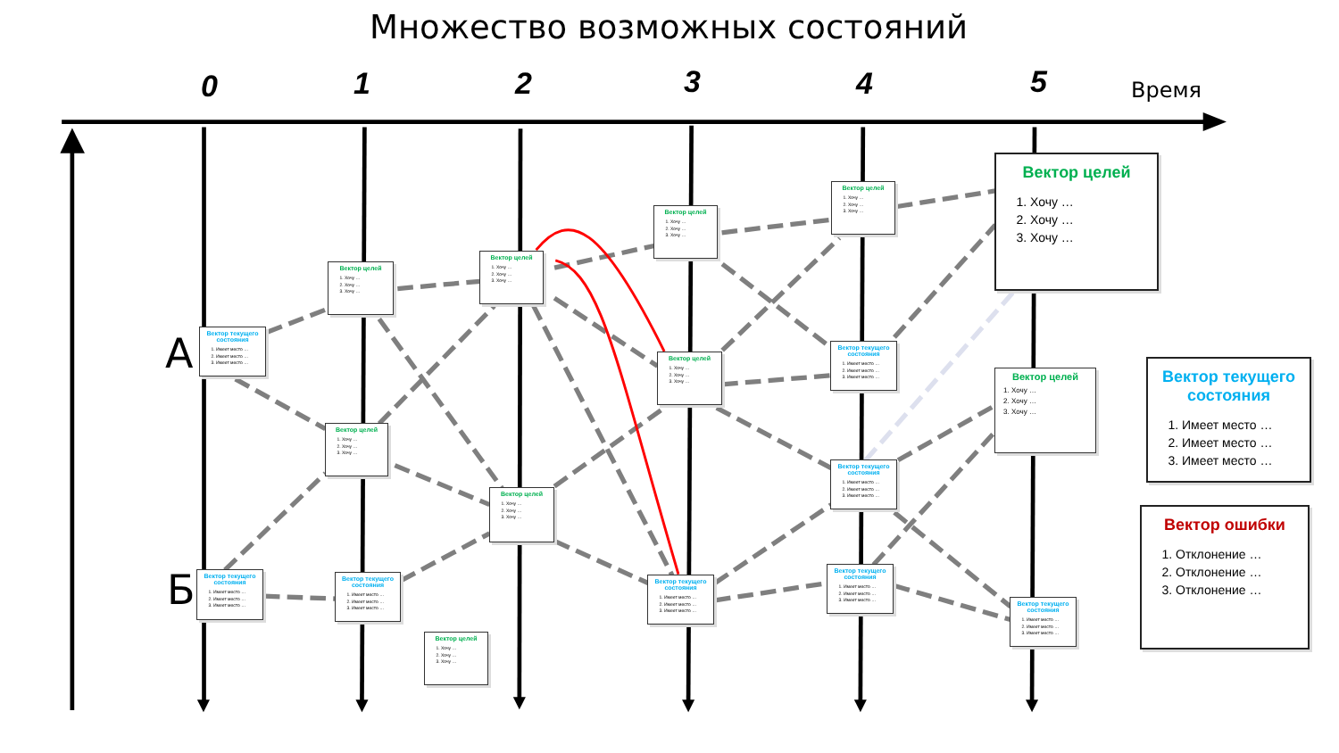Множество возможных состояний
0
1
2
3
4
5
Время
Вектор целей
1. Хочу …
2. Хочу …
3. Хочу …
Вектор целей
1. Хочу …
2. Хочу …
3. Хочу …
Вектор целей
1. Хочу …
2. Хочу …
3. Хочу …
Вектор целей
1. Хочу …
2. Хочу …
3. Хочу …
Вектор целей
1. Хочу …
2. Хочу …
3. Хочу …
А
Вектор текущего состояния
1. Имеет место …
2. Имеет место …
3. Имеет место …
Вектор текущего состояния
1. Имеет место …
2. Имеет место …
3. Имеет место …
Вектор целей
1. Хочу …
2. Хочу …
3. Хочу …
Вектор текущего состояния
1. Имеет место …
2. Имеет место …
3. Имеет место …
Вектор целей
1. Хочу …
2. Хочу …
3. Хочу …
Вектор целей
1. Хочу …
2. Хочу …
3. Хочу …
Вектор текущего состояния
1. Имеет место …
2. Имеет место …
3. Имеет место …
Вектор целей
1. Хочу …
2. Хочу …
3. Хочу …
Вектор ошибки
1. Отклонение …
2. Отклонение …
3. Отклонение …
Вектор текущего состояния
1. Имеет место …
2. Имеет место …
3. Имеет место …
Б
Вектор текущего состояния
1. Имеет место …
2. Имеет место …
3. Имеет место …
Вектор текущего состояния
1. Имеет место …
2. Имеет место …
3. Имеет место …
Вектор текущего состояния
1. Имеет место …
2. Имеет место …
3. Имеет место …
Вектор текущего состояния
1. Имеет место …
2. Имеет место …
3. Имеет место …
Вектор целей
1. Хочу …
2. Хочу …
3. Хочу …